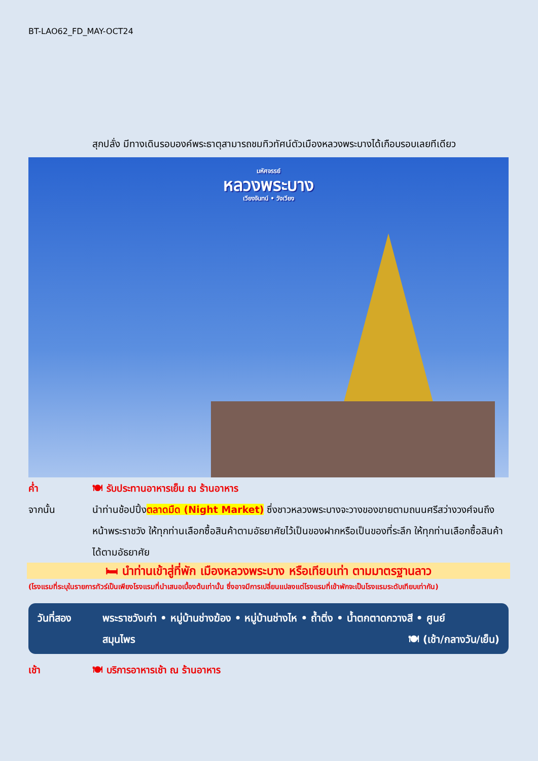BT-LAO62_FD_MAY-OCT24
สุกปลั่ง มีทางเดินรอบองค์พระธาตุสามารถชมทิวทัศน์ตัวเมืองหลวงพระบางได้เกือบรอบเลยทีเดียว
มหัศจรรย์
หลวงพระบาง
เวียงจันทน์ • วังเวียง
ค่ำ 🍽 รับประทานอาหารเย็น ณ ร้านอาหาร
จากนั้น นำท่านช้อปปิ้งตลาดมืด (Night Market) ซึ่งชาวหลวงพระบางจะวางของขายตามถนนศรีสว่างวงศ์จนถึงหน้าพระราชวัง ให้ทุกท่านเลือกซื้อสินค้าตามอัธยาศัยไว้เป็นของฝากหรือเป็นของที่ระลึก ให้ทุกท่านเลือกซื้อสินค้าได้ตามอัธยาศัย
🛏 นำท่านเข้าสู่ที่พัก เมืองหลวงพระบาง หรือเทียบเท่า ตามมาตรฐานลาว
(โรงแรมที่ระบุในรายการทัวร์เป็นเพียงโรงแรมที่นำเสนอเบื้องต้นเท่านั้น ซึ่งอาจมีการเปลี่ยนแปลงแต่โรงแรมที่เข้าพักจะเป็นโรงแรมระดับเทียบเท่ากัน)
วันที่สอง พระราชวังเก่า • หมู่บ้านช่างฆ้อง • หมู่บ้านช่างไห • ถ้ำติ่ง • น้ำตกตาดกวางสี • ศูนย์
สมุนไพร 🍽 (เช้า/กลางวัน/เย็น)
เช้า 🍽 บริการอาหารเช้า ณ ร้านอาหาร